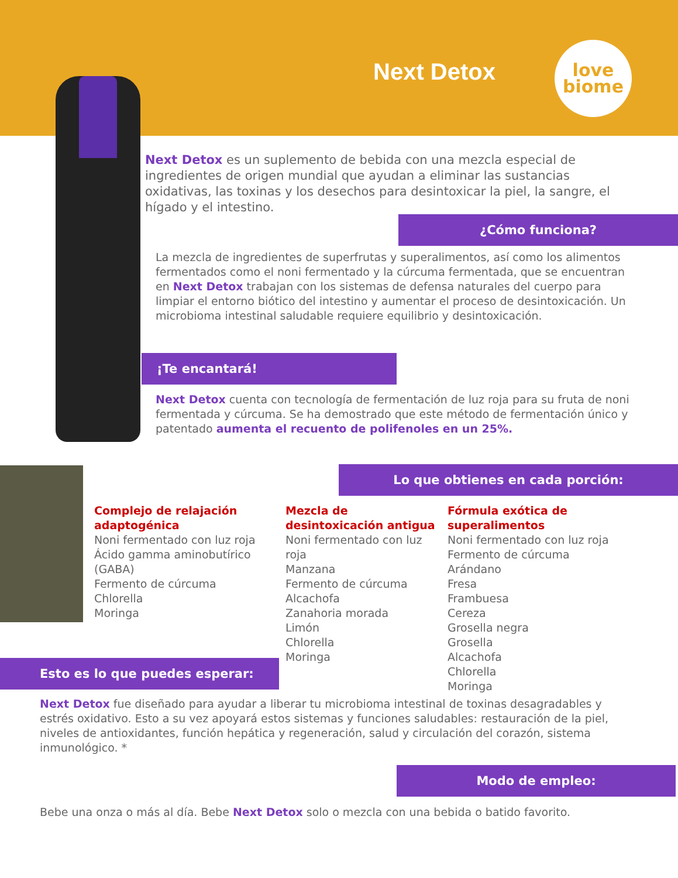Next Detox
love
biome
Next Detox es un suplemento de bebida con una mezcla especial de ingredientes de origen mundial que ayudan a eliminar las sustancias oxidativas, las toxinas y los desechos para desintoxicar la piel, la sangre, el hígado y el intestino.
¿Cómo funciona?
La mezcla de ingredientes de superfrutas y superalimentos, así como los alimentos fermentados como el noni fermentado y la cúrcuma fermentada, que se encuentran en Next Detox trabajan con los sistemas de defensa naturales del cuerpo para limpiar el entorno biótico del intestino y aumentar el proceso de desintoxicación. Un microbioma intestinal saludable requiere equilibrio y desintoxicación.
¡Te encantará!
Next Detox cuenta con tecnología de fermentación de luz roja para su fruta de noni fermentada y cúrcuma. Se ha demostrado que este método de fermentación único y patentado aumenta el recuento de polifenoles en un 25%.
Lo que obtienes en cada porción:
Complejo de relajación adaptogénica
Noni fermentado con luz roja
Ácido gamma aminobutírico (GABA)
Fermento de cúrcuma
Chlorella
Moringa
Mezcla de desintoxicación antigua
Noni fermentado con luz roja
Manzana
Fermento de cúrcuma
Alcachofa
Zanahoria morada
Limón
Chlorella
Moringa
Fórmula exótica de superalimentos
Noni fermentado con luz roja
Fermento de cúrcuma
Arándano
Fresa
Frambuesa
Cereza
Grosella negra
Grosella
Alcachofa
Chlorella
Moringa
Esto es lo que puedes esperar:
Next Detox fue diseñado para ayudar a liberar tu microbioma intestinal de toxinas desagradables y estrés oxidativo. Esto a su vez apoyará estos sistemas y funciones saludables: restauración de la piel, niveles de antioxidantes, función hepática y regeneración, salud y circulación del corazón, sistema inmunológico. *
Modo de empleo:
Bebe una onza o más al día. Bebe Next Detox solo o mezcla con una bebida o batido favorito.